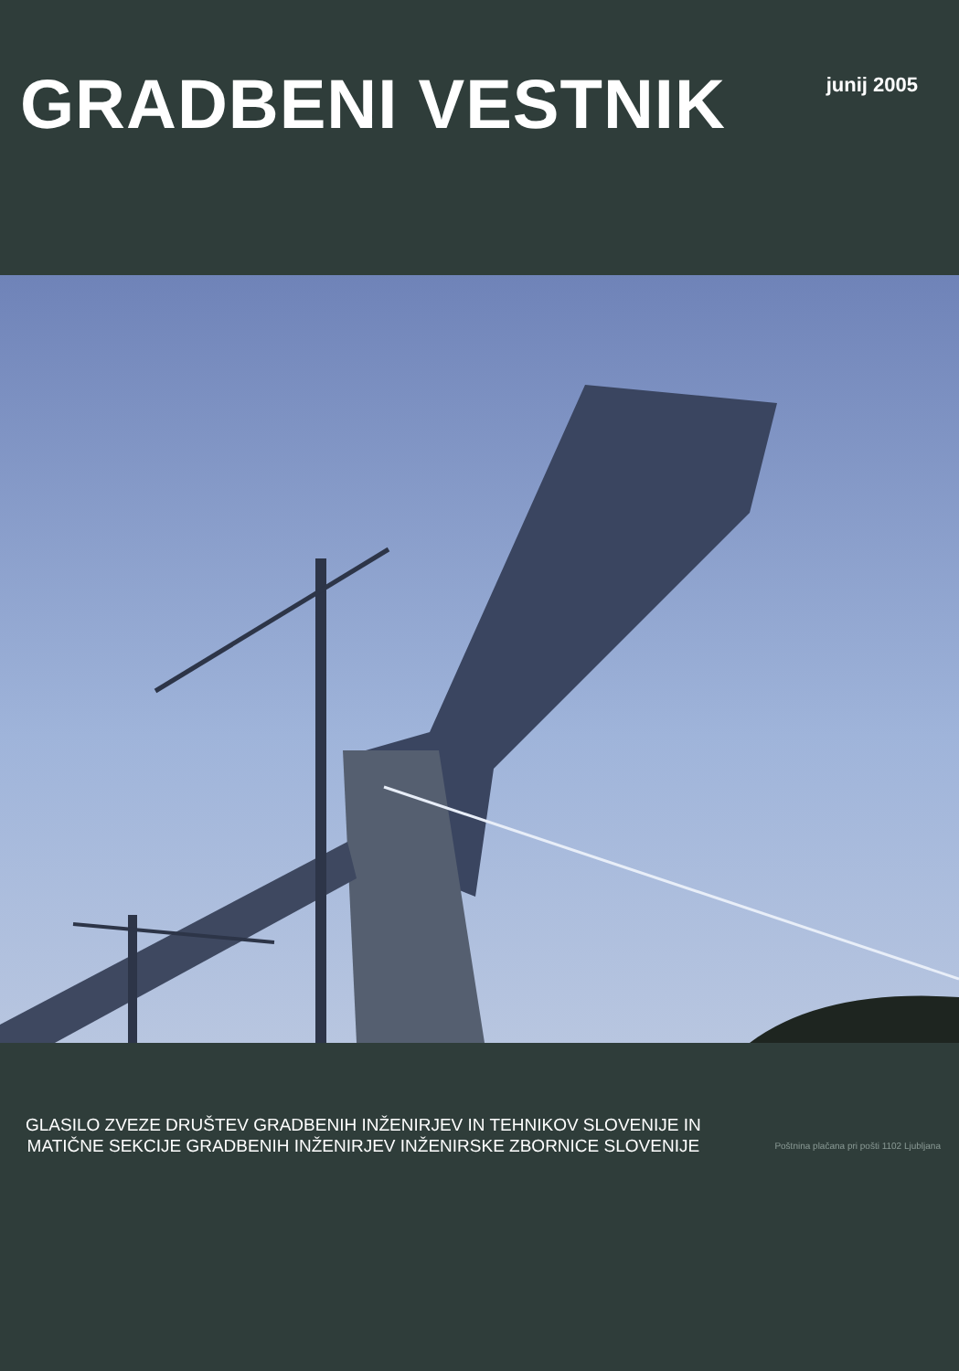GRADBENI VESTNIK
junij 2005
GLASILO ZVEZE DRUŠTEV GRADBENIH INŽENIRJEV IN TEHNIKOV SLOVENIJE IN
MATIČNE SEKCIJE GRADBENIH INŽENIRJEV INŽENIRSKE ZBORNICE SLOVENIJE
Poštnina plačana pri pošti 1102 Ljubljana